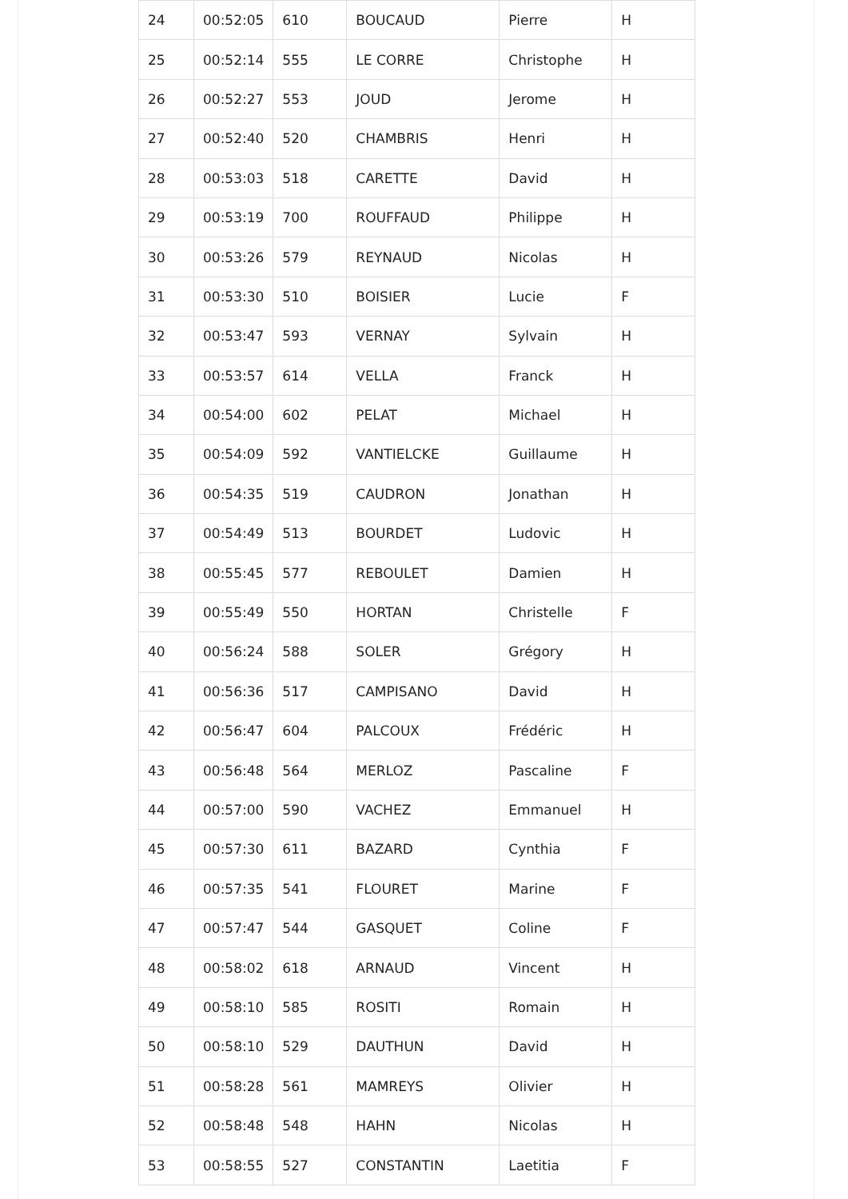| 24 | 00:52:05 | 610 | BOUCAUD | Pierre | H |
| 25 | 00:52:14 | 555 | LE CORRE | Christophe | H |
| 26 | 00:52:27 | 553 | JOUD | Jerome | H |
| 27 | 00:52:40 | 520 | CHAMBRIS | Henri | H |
| 28 | 00:53:03 | 518 | CARETTE | David | H |
| 29 | 00:53:19 | 700 | ROUFFAUD | Philippe | H |
| 30 | 00:53:26 | 579 | REYNAUD | Nicolas | H |
| 31 | 00:53:30 | 510 | BOISIER | Lucie | F |
| 32 | 00:53:47 | 593 | VERNAY | Sylvain | H |
| 33 | 00:53:57 | 614 | VELLA | Franck | H |
| 34 | 00:54:00 | 602 | PELAT | Michael | H |
| 35 | 00:54:09 | 592 | VANTIELCKE | Guillaume | H |
| 36 | 00:54:35 | 519 | CAUDRON | Jonathan | H |
| 37 | 00:54:49 | 513 | BOURDET | Ludovic | H |
| 38 | 00:55:45 | 577 | REBOULET | Damien | H |
| 39 | 00:55:49 | 550 | HORTAN | Christelle | F |
| 40 | 00:56:24 | 588 | SOLER | Grégory | H |
| 41 | 00:56:36 | 517 | CAMPISANO | David | H |
| 42 | 00:56:47 | 604 | PALCOUX | Frédéric | H |
| 43 | 00:56:48 | 564 | MERLOZ | Pascaline | F |
| 44 | 00:57:00 | 590 | VACHEZ | Emmanuel | H |
| 45 | 00:57:30 | 611 | BAZARD | Cynthia | F |
| 46 | 00:57:35 | 541 | FLOURET | Marine | F |
| 47 | 00:57:47 | 544 | GASQUET | Coline | F |
| 48 | 00:58:02 | 618 | ARNAUD | Vincent | H |
| 49 | 00:58:10 | 585 | ROSITI | Romain | H |
| 50 | 00:58:10 | 529 | DAUTHUN | David | H |
| 51 | 00:58:28 | 561 | MAMREYS | Olivier | H |
| 52 | 00:58:48 | 548 | HAHN | Nicolas | H |
| 53 | 00:58:55 | 527 | CONSTANTIN | Laetitia | F |